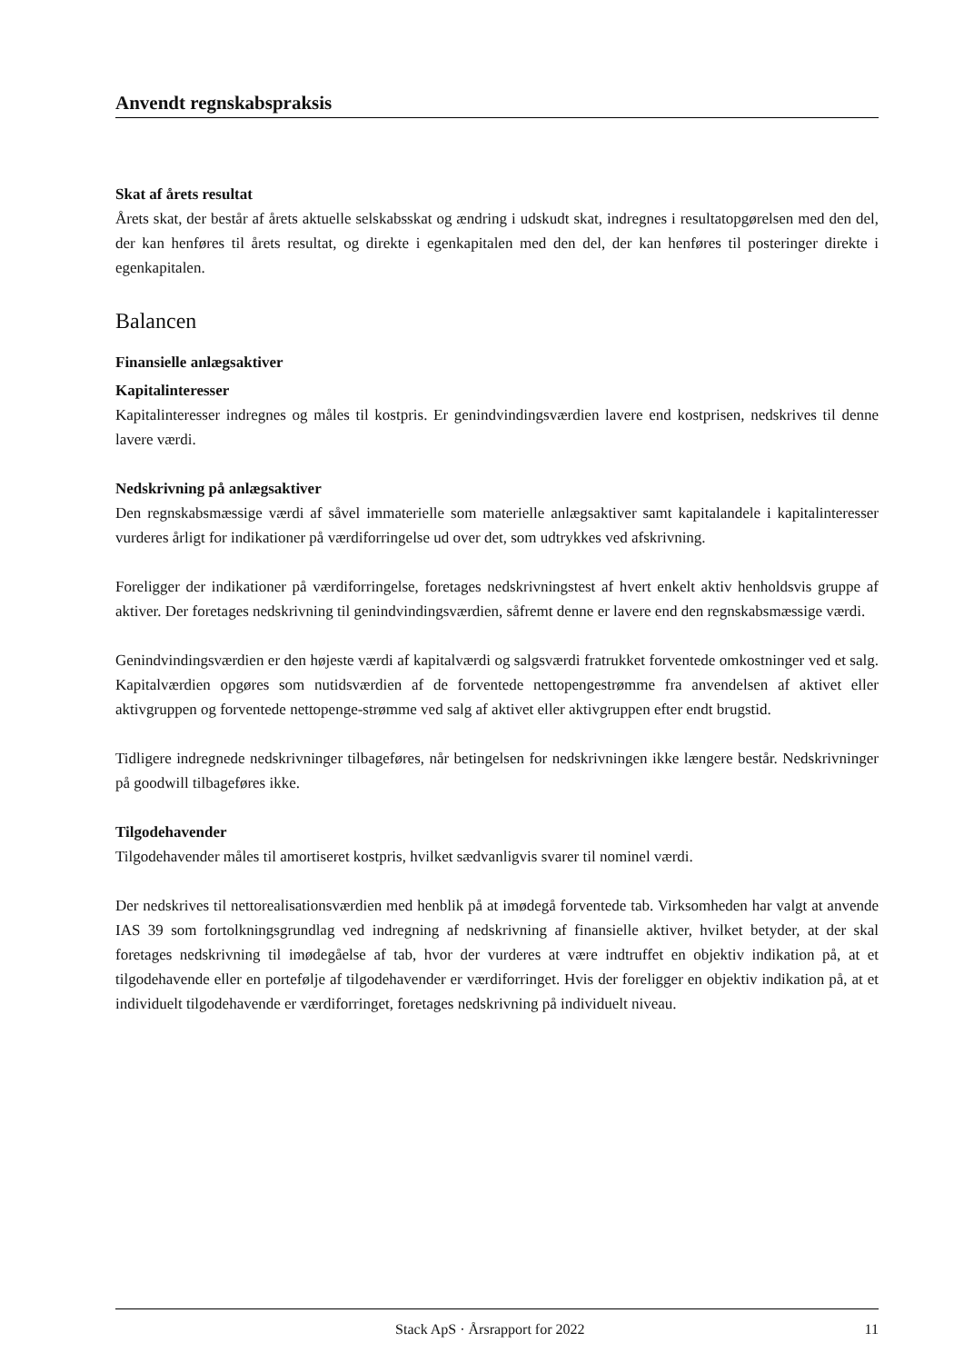Anvendt regnskabspraksis
Skat af årets resultat
Årets skat, der består af årets aktuelle selskabsskat og ændring i udskudt skat, indregnes i resultatopgørelsen med den del, der kan henføres til årets resultat, og direkte i egenkapitalen med den del, der kan henføres til posteringer direkte i egenkapitalen.
Balancen
Finansielle anlægsaktiver
Kapitalinteresser
Kapitalinteresser indregnes og måles til kostpris. Er genindvindingsværdien lavere end kostprisen, nedskrives til denne lavere værdi.
Nedskrivning på anlægsaktiver
Den regnskabsmæssige værdi af såvel immaterielle som materielle anlægsaktiver samt kapitalandele i kapitalinteresser vurderes årligt for indikationer på værdiforringelse ud over det, som udtrykkes ved afskrivning.
Foreligger der indikationer på værdiforringelse, foretages nedskrivningstest af hvert enkelt aktiv henholdsvis gruppe af aktiver. Der foretages nedskrivning til genindvindingsværdien, såfremt denne er lavere end den regnskabsmæssige værdi.
Genindvindingsværdien er den højeste værdi af kapitalværdi og salgsværdi fratrukket forventede omkostninger ved et salg. Kapitalværdien opgøres som nutidsværdien af de forventede nettopengestrømme fra anvendelsen af aktivet eller aktivgruppen og forventede nettopenge-strømme ved salg af aktivet eller aktivgruppen efter endt brugstid.
Tidligere indregnede nedskrivninger tilbageføres, når betingelsen for nedskrivningen ikke længere består. Nedskrivninger på goodwill tilbageføres ikke.
Tilgodehavender
Tilgodehavender måles til amortiseret kostpris, hvilket sædvanligvis svarer til nominel værdi.
Der nedskrives til nettorealisationsværdien med henblik på at imødegå forventede tab. Virksomheden har valgt at anvende IAS 39 som fortolkningsgrundlag ved indregning af nedskrivning af finansielle aktiver, hvilket betyder, at der skal foretages nedskrivning til imødegåelse af tab, hvor der vurderes at være indtruffet en objektiv indikation på, at et tilgodehavende eller en portefølje af tilgodehavender er værdiforringet. Hvis der foreligger en objektiv indikation på, at et individuelt tilgodehavende er værdiforringet, foretages nedskrivning på individuelt niveau.
Stack ApS · Årsrapport for 2022 11